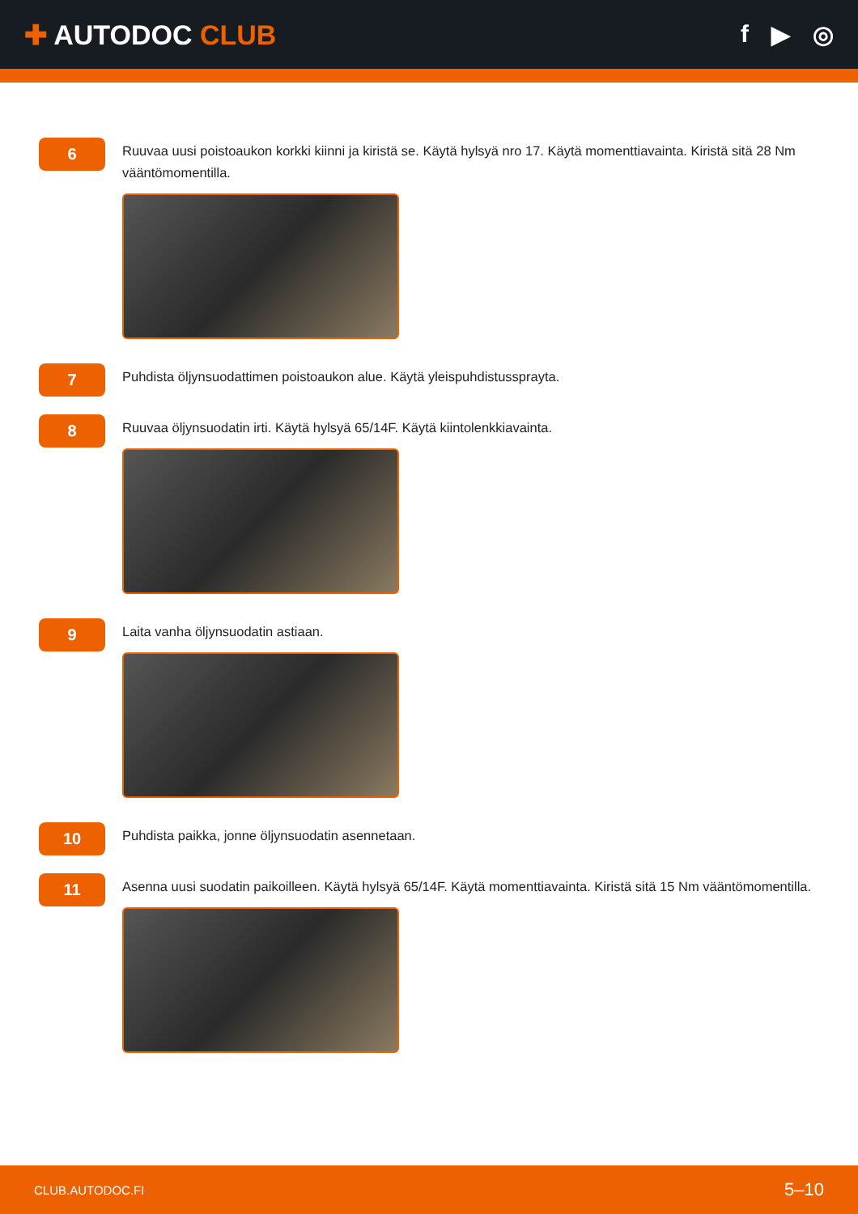✚ AUTODOC CLUB f ▶ ◎
6
Ruuvaa uusi poistoaukon korkki kiinni ja kiristä se. Käytä hylsyä nro 17. Käytä momenttiavainta. Kiristä sitä 28 Nm vääntömomentilla.
7
Puhdista öljynsuodattimen poistoaukon alue. Käytä yleispuhdistussprayta.
8
Ruuvaa öljynsuodatin irti. Käytä hylsyä 65/14F. Käytä kiintolenkkiavainta.
9
Laita vanha öljynsuodatin astiaan.
10
Puhdista paikka, jonne öljynsuodatin asennetaan.
11
Asenna uusi suodatin paikoilleen. Käytä hylsyä 65/14F. Käytä momenttiavainta. Kiristä sitä 15 Nm vääntömomentilla.
CLUB.AUTODOC.FI 5–10